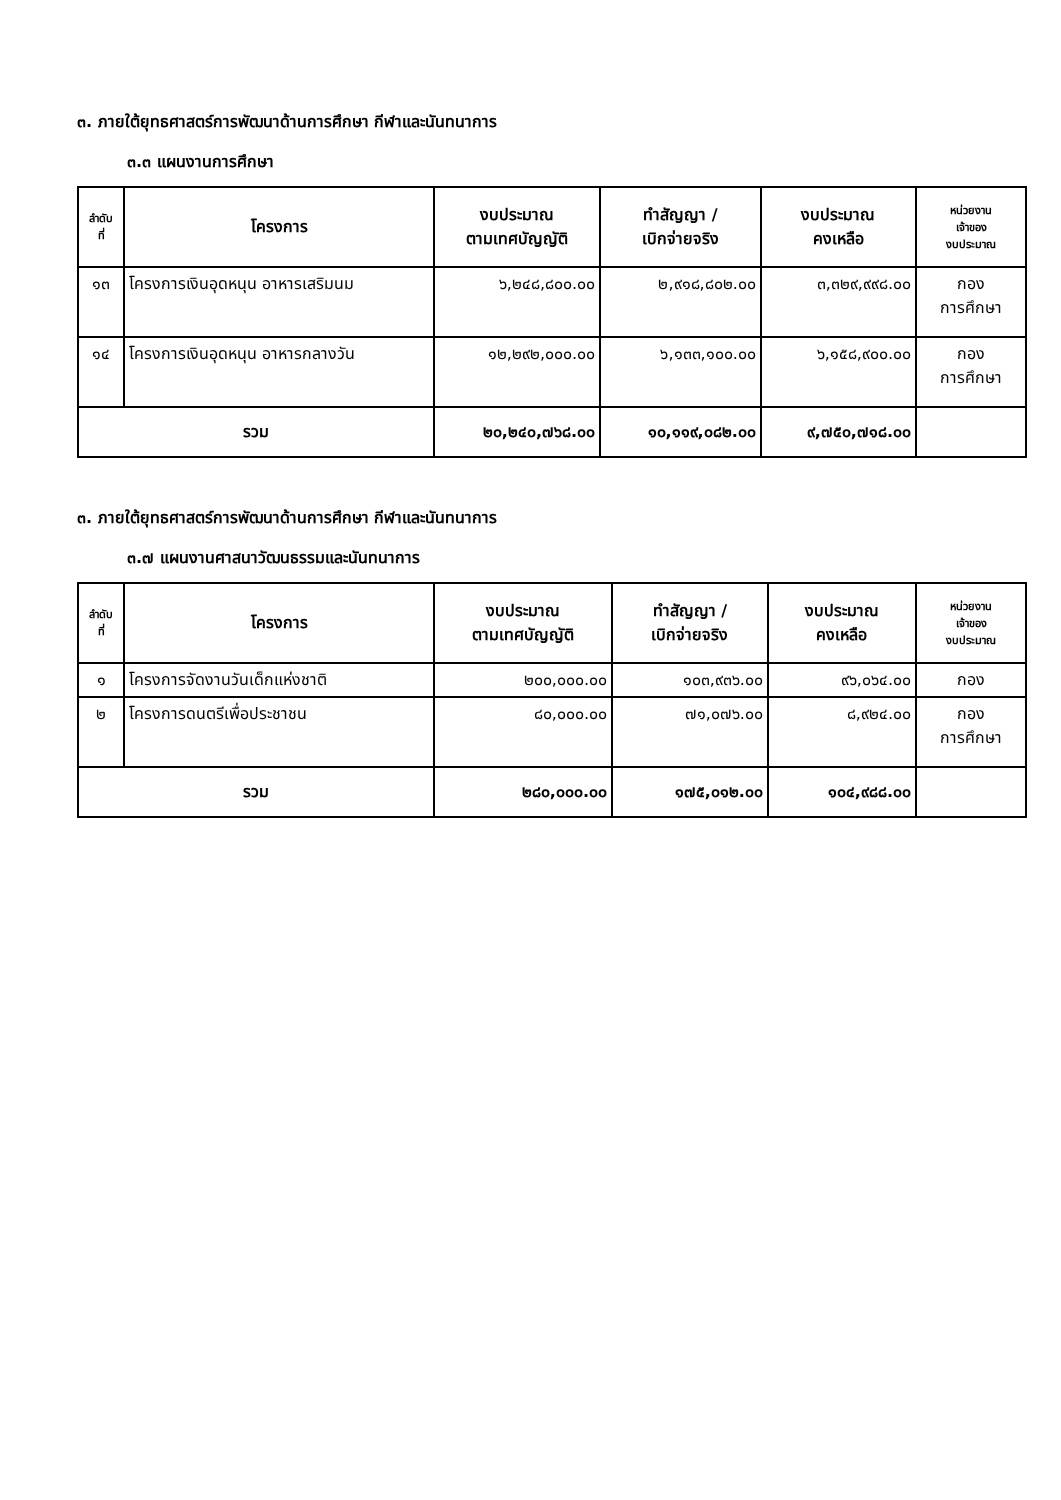๓. ภายใต้ยุทธศาสตร์การพัฒนาด้านการศึกษา กีฬาและนันทนาการ
๓.๓ แผนงานการศึกษา
| ลำดับ ที่ | โครงการ | งบประมาณ ตามเทศบัญญัติ | ทำสัญญา / เบิกจ่ายจริง | งบประมาณ คงเหลือ | หน่วยงาน เจ้าของ งบประมาณ |
| --- | --- | --- | --- | --- | --- |
| ๑๓ | โครงการเงินอุดหนุน อาหารเสริมนม | ๖,๒๔๘,๘๐๐.๐๐ | ๒,๙๑๘,๘๐๒.๐๐ | ๓,๓๒๙,๙๙๘.๐๐ | กอง การศึกษา |
| ๑๔ | โครงการเงินอุดหนุน อาหารกลางวัน | ๑๒,๒๙๒,๐๐๐.๐๐ | ๖,๑๓๓,๑๐๐.๐๐ | ๖,๑๕๘,๙๐๐.๐๐ | กอง การศึกษา |
| รวม | | ๒๐,๒๔๐,๗๖๘.๐๐ | ๑๐,๑๑๙,๐๘๒.๐๐ | ๙,๗๕๐,๗๑๘.๐๐ | |
๓. ภายใต้ยุทธศาสตร์การพัฒนาด้านการศึกษา กีฬาและนันทนาการ
๓.๗ แผนงานศาสนาวัฒนธรรมและนันทนาการ
| ลำดับ ที่ | โครงการ | งบประมาณ ตามเทศบัญญัติ | ทำสัญญา / เบิกจ่ายจริง | งบประมาณ คงเหลือ | หน่วยงาน เจ้าของ งบประมาณ |
| --- | --- | --- | --- | --- | --- |
| ๑ | โครงการจัดงานวันเด็กแห่งชาติ | ๒๐๐,๐๐๐.๐๐ | ๑๐๓,๙๓๖.๐๐ | ๙๖,๐๖๔.๐๐ | กอง |
| ๒ | โครงการดนตรีเพื่อประชาชน | ๘๐,๐๐๐.๐๐ | ๗๑,๐๗๖.๐๐ | ๘,๙๒๔.๐๐ | กอง การศึกษา |
| รวม | | ๒๘๐,๐๐๐.๐๐ | ๑๗๕,๐๑๒.๐๐ | ๑๐๔,๙๘๘.๐๐ | |